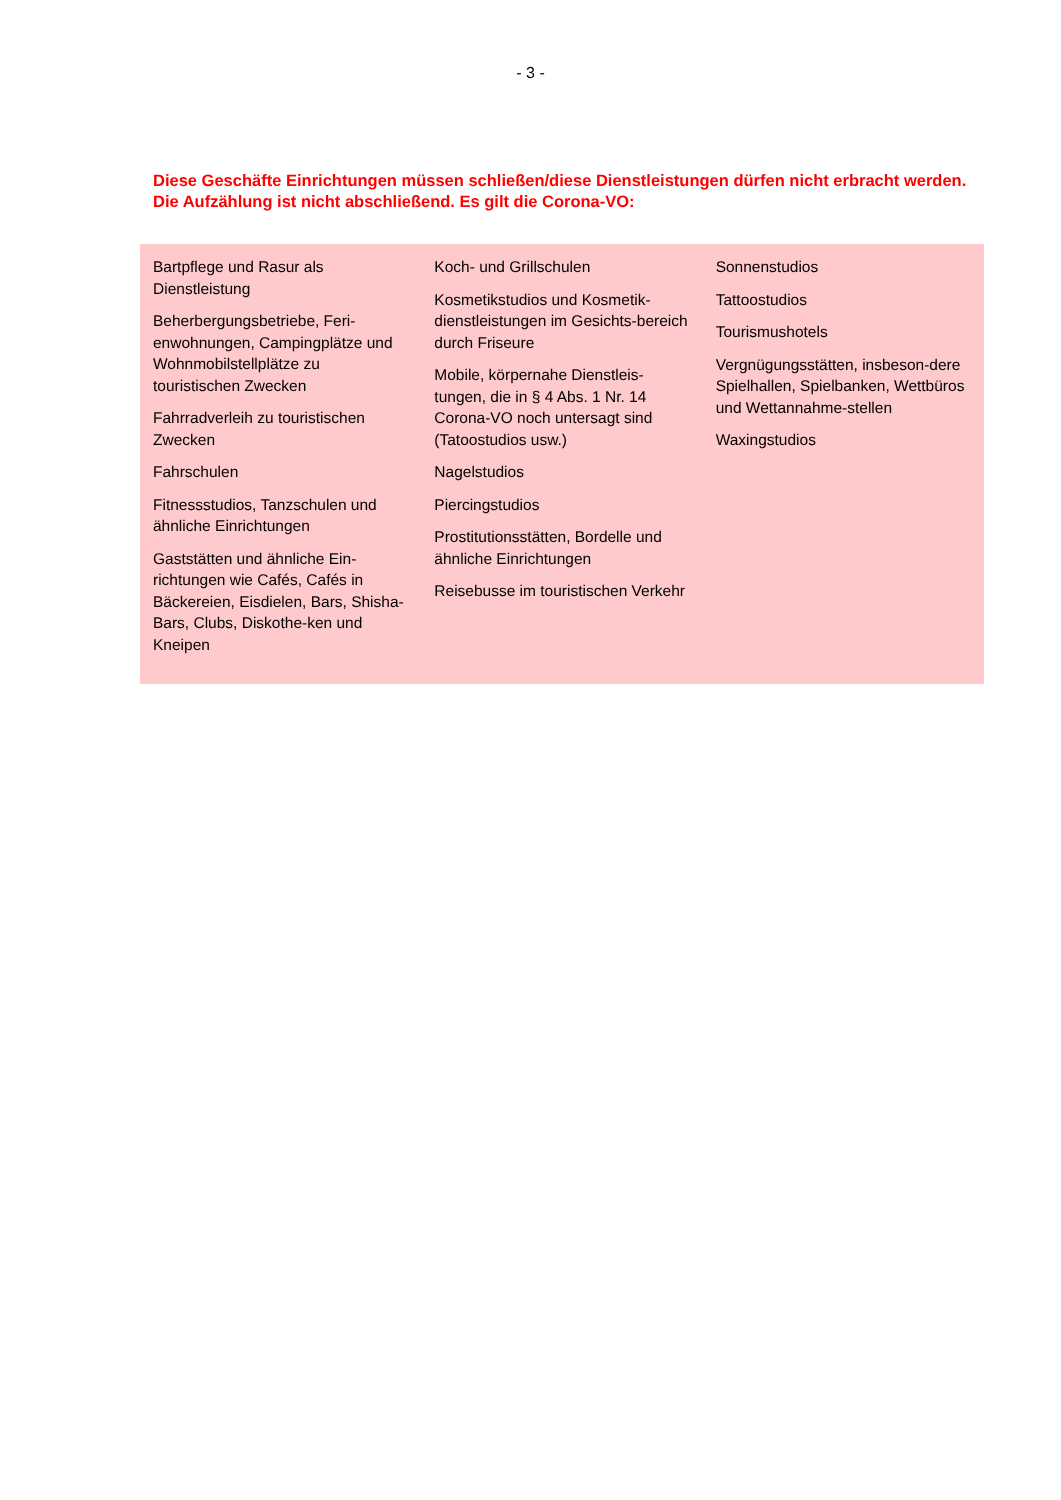- 3 -
Diese Geschäfte Einrichtungen müssen schließen/diese Dienstleistungen dürfen nicht erbracht werden. Die Aufzählung ist nicht abschließend. Es gilt die Corona-VO:
| Bartpflege und Rasur als Dienstleistung Beherbergungsbetriebe, Feri-enwohnungen, Campingplätze und Wohnmobilstellplätze zu touristischen Zwecken Fahrradverleih zu touristischen Zwecken Fahrschulen Fitnessstudios, Tanzschulen und ähnliche Einrichtungen Gaststätten und ähnliche Ein-richtungen wie Cafés, Cafés in Bäckereien, Eisdielen, Bars, Shisha-Bars, Clubs, Diskothe-ken und Kneipen | Koch- und Grillschulen Kosmetikstudios und Kosmetik-dienstleistungen im Gesichts-bereich durch Friseure Mobile, körpernahe Dienstleis-tungen, die in § 4 Abs. 1 Nr. 14 Corona-VO noch untersagt sind (Tatoostudios usw.) Nagelstudios Piercingstudios Prostitutionsstätten, Bordelle und ähnliche Einrichtungen Reisebusse im touristischen Verkehr | Sonnenstudios Tattoostudios Tourismushotels Vergnügungsstätten, insbeson-dere Spielhallen, Spielbanken, Wettbüros und Wettannahme-stellen Waxingstudios |